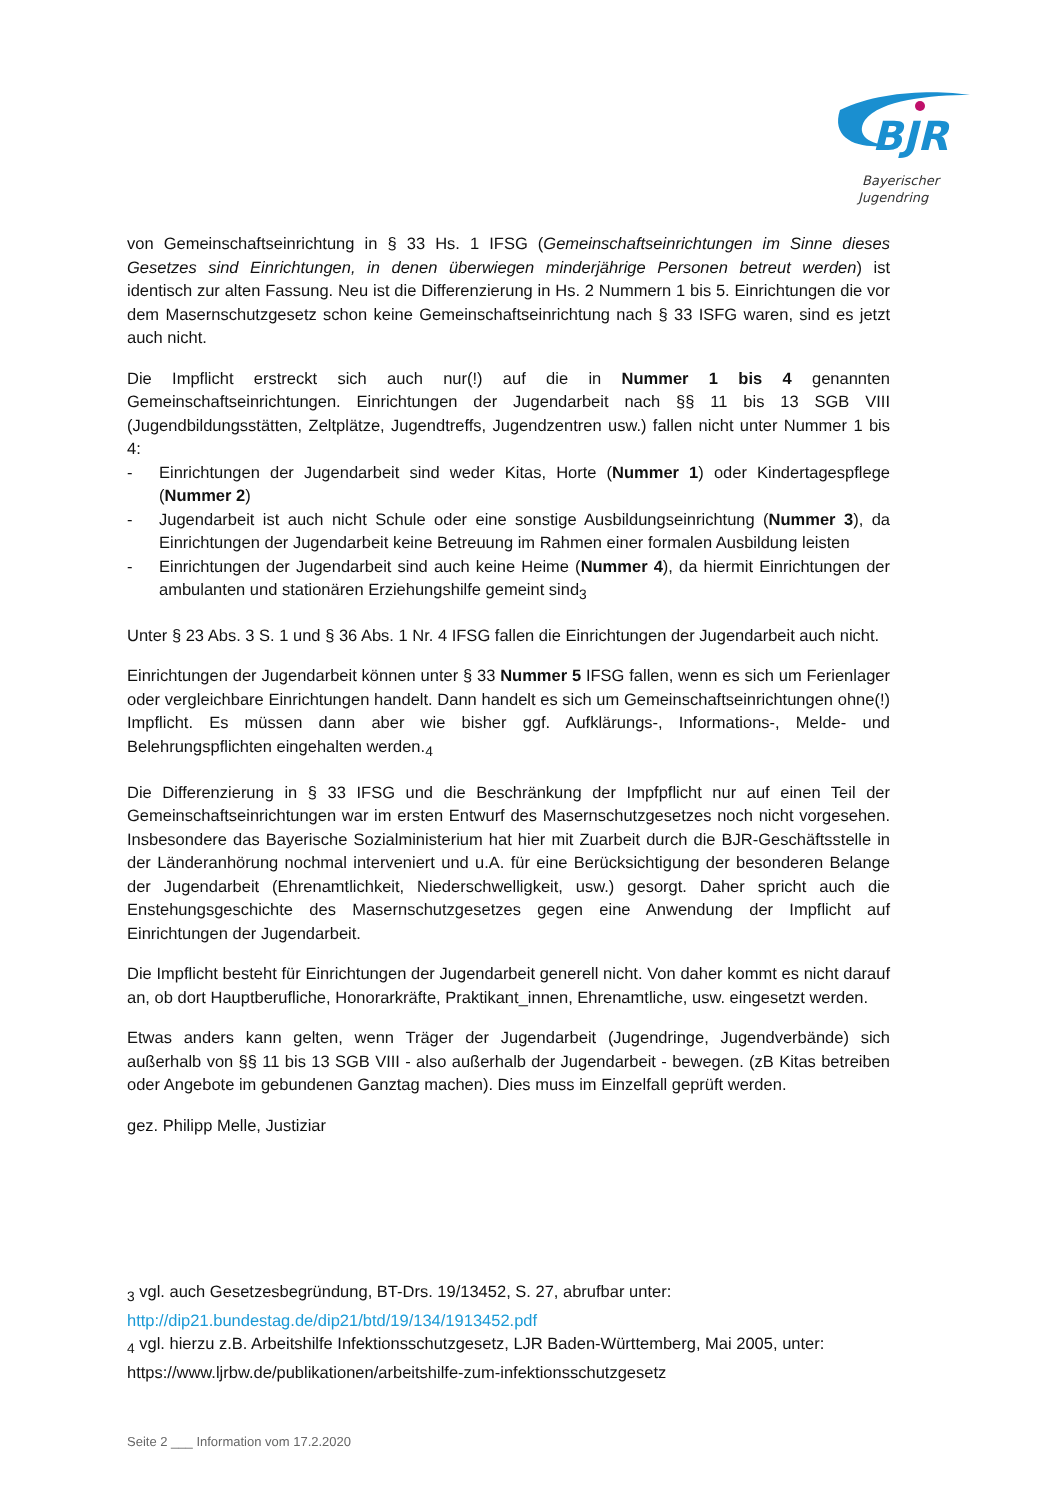BJR
Bayerischer
Jugendring
von Gemeinschaftseinrichtung in § 33 Hs. 1 IFSG (Gemeinschaftseinrichtungen im Sinne dieses Gesetzes sind Einrichtungen, in denen überwiegen minderjährige Personen betreut werden) ist identisch zur alten Fassung. Neu ist die Differenzierung in Hs. 2 Nummern 1 bis 5. Einrichtungen die vor dem Masernschutzgesetz schon keine Gemeinschaftseinrichtung nach § 33 ISFG waren, sind es jetzt auch nicht.
Die Impflicht erstreckt sich auch nur(!) auf die in Nummer 1 bis 4 genannten Gemeinschaftseinrichtungen. Einrichtungen der Jugendarbeit nach §§ 11 bis 13 SGB VIII (Jugendbildungsstätten, Zeltplätze, Jugendtreffs, Jugendzentren usw.) fallen nicht unter Nummer 1 bis 4:
- Einrichtungen der Jugendarbeit sind weder Kitas, Horte (Nummer 1) oder Kindertagespflege (Nummer 2)
- Jugendarbeit ist auch nicht Schule oder eine sonstige Ausbildungseinrichtung (Nummer 3), da Einrichtungen der Jugendarbeit keine Betreuung im Rahmen einer formalen Ausbildung leisten
- Einrichtungen der Jugendarbeit sind auch keine Heime (Nummer 4), da hiermit Einrichtungen der ambulanten und stationären Erziehungshilfe gemeint sind<sub>3</sub>
Unter § 23 Abs. 3 S. 1 und § 36 Abs. 1 Nr. 4 IFSG fallen die Einrichtungen der Jugendarbeit auch nicht.
Einrichtungen der Jugendarbeit können unter § 33 Nummer 5 IFSG fallen, wenn es sich um Ferienlager oder vergleichbare Einrichtungen handelt. Dann handelt es sich um Gemeinschaftseinrichtungen ohne(!) Impflicht. Es müssen dann aber wie bisher ggf. Aufklärungs-, Informations-, Melde- und Belehrungspflichten eingehalten werden.<sub>4</sub>
Die Differenzierung in § 33 IFSG und die Beschränkung der Impfpflicht nur auf einen Teil der Gemeinschaftseinrichtungen war im ersten Entwurf des Masernschutzgesetzes noch nicht vorgesehen. Insbesondere das Bayerische Sozialministerium hat hier mit Zuarbeit durch die BJR-Geschäftsstelle in der Länderanhörung nochmal interveniert und u.A. für eine Berücksichtigung der besonderen Belange der Jugendarbeit (Ehrenamtlichkeit, Niederschwelligkeit, usw.) gesorgt. Daher spricht auch die Enstehungsgeschichte des Masernschutzgesetzes gegen eine Anwendung der Impflicht auf Einrichtungen der Jugendarbeit.
Die Impflicht besteht für Einrichtungen der Jugendarbeit generell nicht. Von daher kommt es nicht darauf an, ob dort Hauptberufliche, Honorarkräfte, Praktikant_innen, Ehrenamtliche, usw. eingesetzt werden.
Etwas anders kann gelten, wenn Träger der Jugendarbeit (Jugendringe, Jugendverbände) sich außerhalb von §§ 11 bis 13 SGB VIII - also außerhalb der Jugendarbeit - bewegen. (zB Kitas betreiben oder Angebote im gebundenen Ganztag machen). Dies muss im Einzelfall geprüft werden.
gez. Philipp Melle, Justiziar
<sub>3</sub> vgl. auch Gesetzesbegründung, BT-Drs. 19/13452, S. 27, abrufbar unter:
http://dip21.bundestag.de/dip21/btd/19/134/1913452.pdf
<sub>4</sub> vgl. hierzu z.B. Arbeitshilfe Infektionsschutzgesetz, LJR Baden-Württemberg, Mai 2005, unter:
https://www.ljrbw.de/publikationen/arbeitshilfe-zum-infektionsschutzgesetz
Seite 2 ___ Information vom 17.2.2020